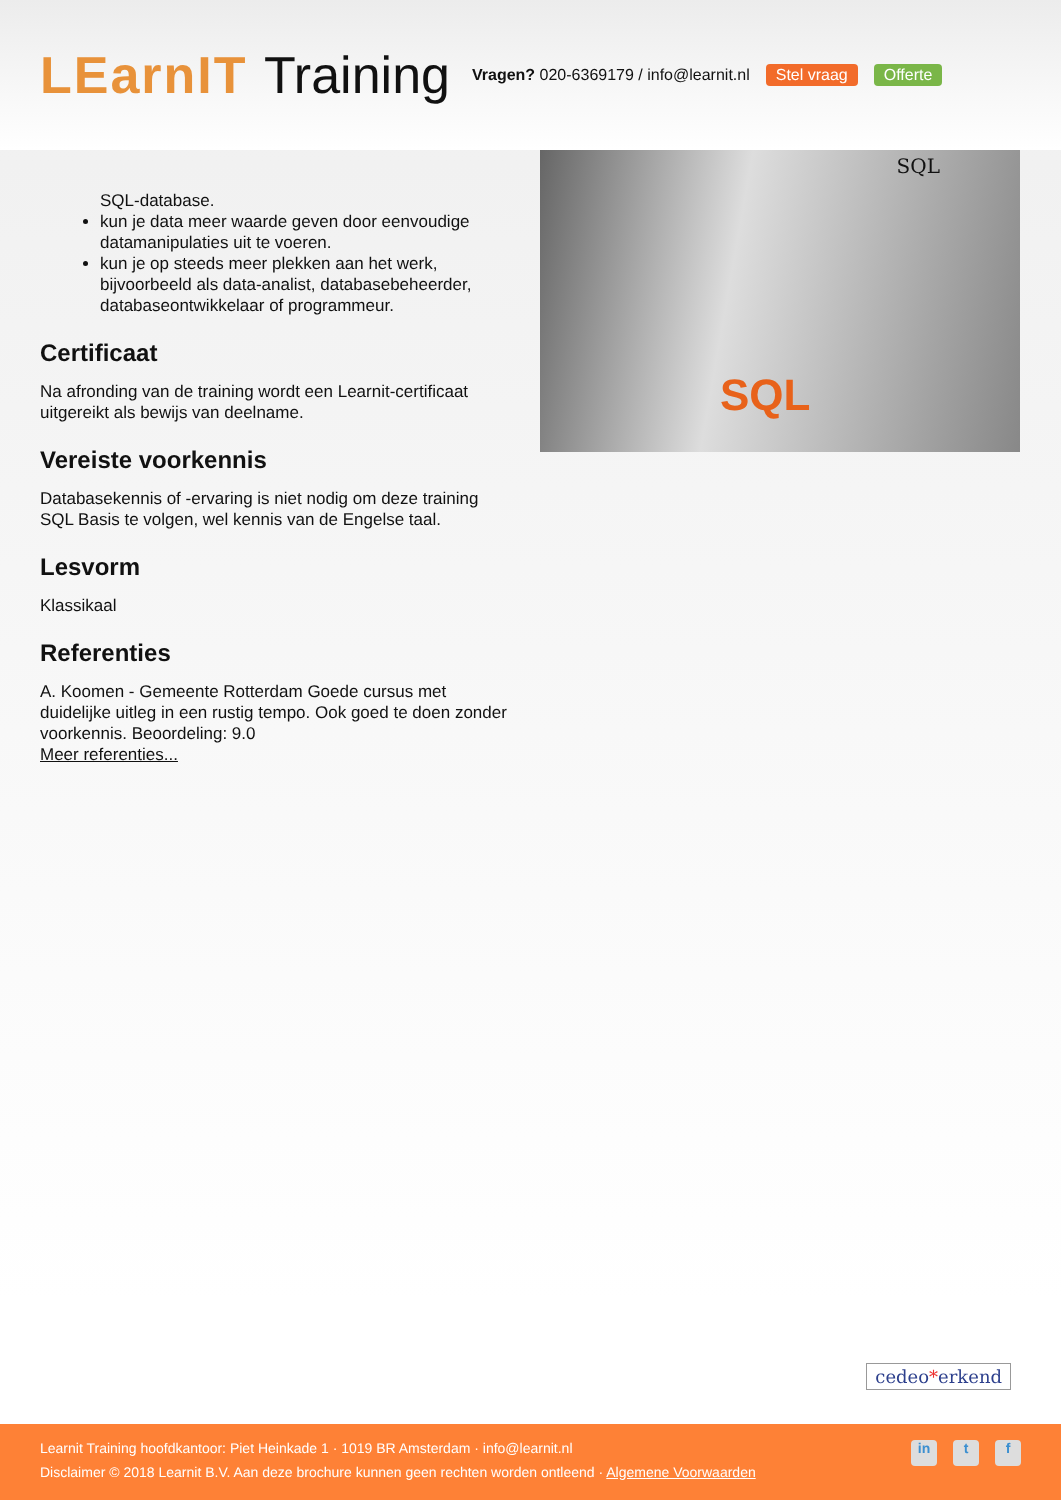LEarnIT Training
Vragen? 020-6369179 / info@learnit.nl
Stel vraag Offerte
SQL-database.
kun je data meer waarde geven door eenvoudige datamanipulaties uit te voeren.
kun je op steeds meer plekken aan het werk, bijvoorbeeld als data-analist, databasebeheerder, databaseontwikkelaar of programmeur.
Certificaat
Na afronding van de training wordt een Learnit-certificaat uitgereikt als bewijs van deelname.
Vereiste voorkennis
Databasekennis of -ervaring is niet nodig om deze training SQL Basis te volgen, wel kennis van de Engelse taal.
Lesvorm
Klassikaal
Referenties
A. Koomen - Gemeente Rotterdam Goede cursus met duidelijke uitleg in een rustig tempo. Ook goed te doen zonder voorkennis. Beoordeling: 9.0
Meer referenties...
SQL
SQL
cedeo*erkend
Learnit Training hoofdkantoor: Piet Heinkade 1 · 1019 BR Amsterdam · info@learnit.nl
Disclaimer © 2018 Learnit B.V. Aan deze brochure kunnen geen rechten worden ontleend · Algemene Voorwaarden
in t f